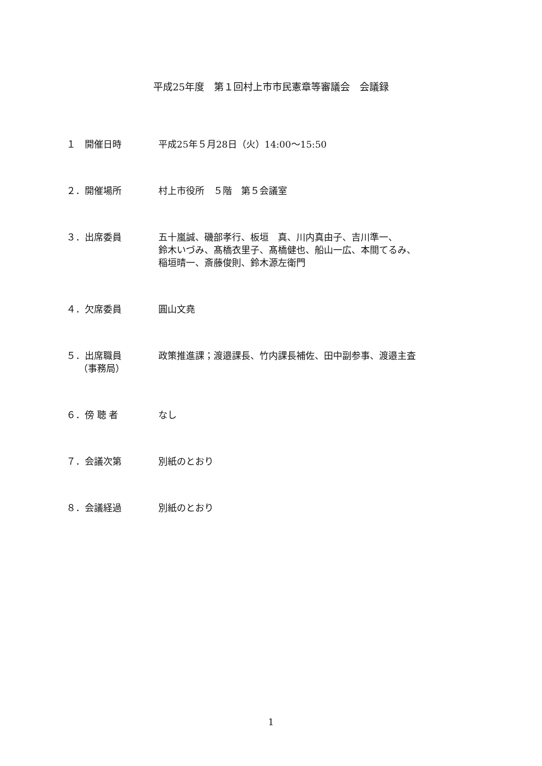平成25年度　第１回村上市市民憲章等審議会　会議録
１　開催日時 平成25年５月28日（火）14:00～15:50
２．開催場所 村上市役所　５階　第５会議室
３．出席委員 五十嵐誠、磯部孝行、板垣　真、川内真由子、吉川準一、
鈴木いづみ、髙橋衣里子、髙橋健也、船山一広、本間てるみ、
稲垣晴一、斎藤俊則、鈴木源左衛門
４．欠席委員 圓山文堯
５．出席職員
　 （事務局）
政策推進課；渡邉課長、竹内課長補佐、田中副参事、渡邉主査
６．傍 聴 者 なし
７．会議次第 別紙のとおり
８．会議経過 別紙のとおり
1